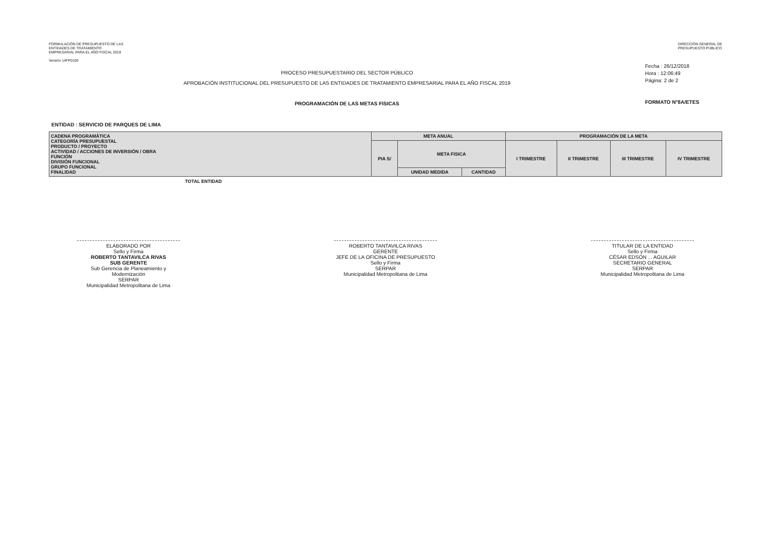FORMULACIÓN DE PRESUPUESTO DE LAS
ENTIDADES DE TRATAMIENTO
EMPRESARIAL PARA EL AÑO FISCAL 2019
Versión 14FP0100
DIRECCIÓN GENERAL DE
PRESUPUESTO PÚBLICO
PROCESO PRESUPUESTARIO DEL SECTOR PÚBLICO
APROBACIÓN INSTITUCIONAL DEL PRESUPUESTO DE LAS ENTIDADES DE TRATAMIENTO EMPRESARIAL PARA EL AÑO FISCAL 2019
PROGRAMACIÓN DE LAS METAS FISICAS
Fecha : 26/12/2018
Hora : 12:06:49
Página: 2 de 2
FORMATO N°8A/ETES
ENTIDAD : SERVICIO DE PARQUES DE LIMA
| CADENA PROGRAMÁTICA CATEGORÍA PRESUPUESTAL PRODUCTO / PROYECTO ACTIVIDAD / ACCIONES DE INVERSIÓN / OBRA FUNCIÓN DIVISIÓN FUNCIONAL GRUPO FUNCIONAL FINALIDAD | META ANUAL | | | PROGRAMACIÓN DE LA META | | | |
| --- | --- | --- | --- | --- | --- | --- | --- |
| | PIA S/ | META FISICA | | I TRIMESTRE | II TRIMESTRE | III TRIMESTRE | IV TRIMESTRE |
| | | UNIDAD MEDIDA | CANTIDAD | | | | |
TOTAL ENTIDAD
ELABORADO POR
Sello y Firma
ROBERTO TANTAVILCA RIVAS
SUB GERENTE
Sub Gerencia de Planeamiento y Modernización
SERPAR
Municipalidad Metropolitana de Lima
ROBERTO TANTAVILCA RIVAS
GERENTE
JEFE DE LA OFICINA DE PRESUPUESTO
Sello y Firma
SERPAR
Municipalidad Metropolitana de Lima
TITULAR DE LA ENTIDAD
Sello y Firma
CÉSAR EDSON ... AGUILAR
SECRETARIO GENERAL
SERPAR
Municipalidad Metropolitana de Lima